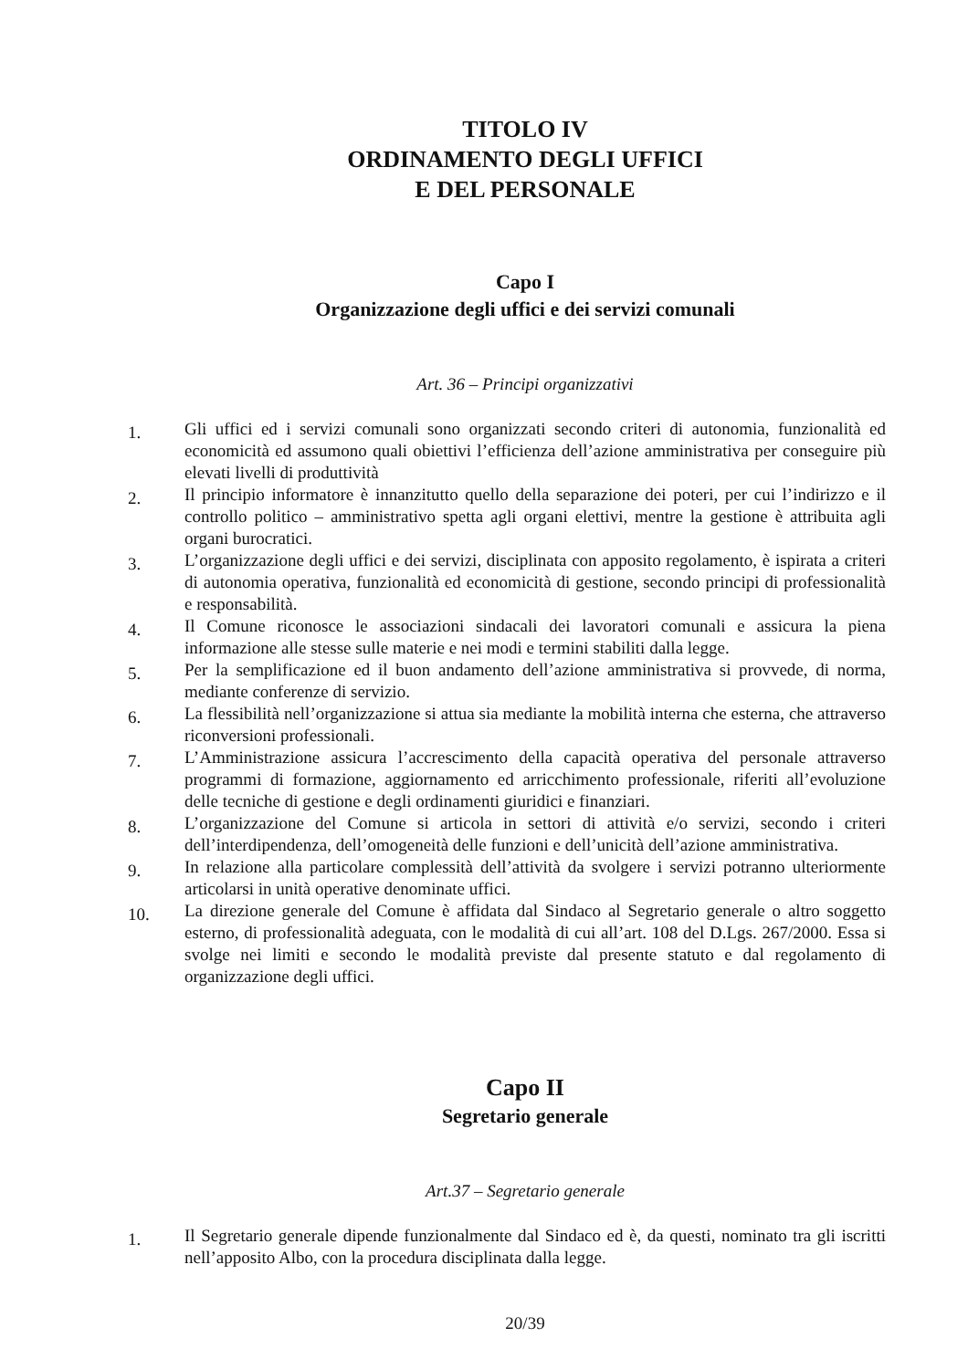TITOLO IV
ORDINAMENTO DEGLI UFFICI
E DEL PERSONALE
Capo I
Organizzazione degli uffici e dei servizi comunali
Art. 36 – Principi organizzativi
1. Gli uffici ed i servizi comunali sono organizzati secondo criteri di autonomia, funzionalità ed economicità ed assumono quali obiettivi l’efficienza dell’azione amministrativa per conseguire più elevati livelli di produttività
2. Il principio informatore è innanzitutto quello della separazione dei poteri, per cui l’indirizzo e il controllo politico – amministrativo spetta agli organi elettivi, mentre la gestione è attribuita agli organi burocratici.
3. L’organizzazione degli uffici e dei servizi, disciplinata con apposito regolamento, è ispirata a criteri di autonomia operativa, funzionalità ed economicità di gestione, secondo principi di professionalità e responsabilità.
4. Il Comune riconosce le associazioni sindacali dei lavoratori comunali e assicura la piena informazione alle stesse sulle materie e nei modi e termini stabiliti dalla legge.
5. Per la semplificazione ed il buon andamento dell’azione amministrativa si provvede, di norma, mediante conferenze di servizio.
6. La flessibilità nell’organizzazione si attua sia mediante la mobilità interna che esterna, che attraverso riconversioni professionali.
7. L’Amministrazione assicura l’accrescimento della capacità operativa del personale attraverso programmi di formazione, aggiornamento ed arricchimento professionale, riferiti all’evoluzione delle tecniche di gestione e degli ordinamenti giuridici e finanziari.
8. L’organizzazione del Comune si articola in settori di attività e/o servizi, secondo i criteri dell’interdipendenza, dell’omogeneità delle funzioni e dell’unicità dell’azione amministrativa.
9. In relazione alla particolare complessità dell’attività da svolgere i servizi potranno ulteriormente articolarsi in unità operative denominate uffici.
10. La direzione generale del Comune è affidata dal Sindaco al Segretario generale o altro soggetto esterno, di professionalità adeguata, con le modalità di cui all’art. 108 del D.Lgs. 267/2000. Essa si svolge nei limiti e secondo le modalità previste dal presente statuto e dal regolamento di organizzazione degli uffici.
Capo II
Segretario generale
Art.37 – Segretario generale
1. Il Segretario generale dipende funzionalmente dal Sindaco ed è, da questi, nominato tra gli iscritti nell’apposito Albo, con la procedura disciplinata dalla legge.
20/39